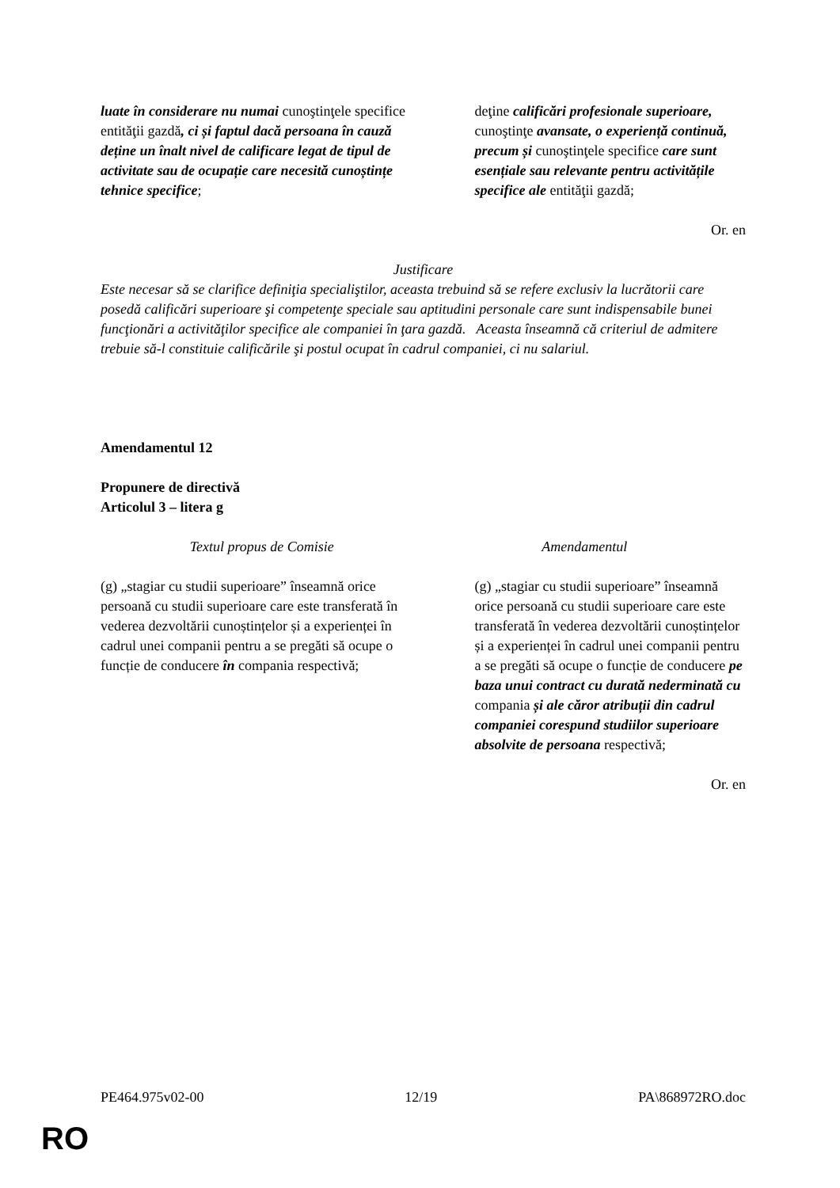| luate în considerare nu numai cunoştinţele specifice entităţii gazdă , ci și faptul dacă persoana în cauză deține un înalt nivel de calificare legat de tipul de activitate sau de ocupație care necesită cunoștințe tehnice specifice ; | deţine calificări profesionale superioare, cunoştinţe avansate, o experiență continuă, precum și cunoştinţele specifice care sunt esențiale sau relevante pentru activitățile specifice ale entităţii gazdă; |
Or. en
Justificare
Este necesar să se clarifice definiţia specialiştilor, aceasta trebuind să se refere exclusiv la lucrătorii care posedă calificări superioare şi competenţe speciale sau aptitudini personale care sunt indispensabile bunei funcţionări a activităţilor specifice ale companiei în ţara gazdă. Aceasta înseamnă că criteriul de admitere trebuie să-l constituie calificările şi postul ocupat în cadrul companiei, ci nu salariul.
Amendamentul 12
Propunere de directivă
Articolul 3 – litera g
| Textul propus de Comisie | Amendamentul |
| (g) „stagiar cu studii superioare” înseamnă orice persoană cu studii superioare care este transferată în vederea dezvoltării cunoștințelor și a experienței în cadrul unei companii pentru a se pregăti să ocupe o funcție de conducere în compania respectivă; | (g) „stagiar cu studii superioare” înseamnă orice persoană cu studii superioare care este transferată în vederea dezvoltării cunoștințelor și a experienței în cadrul unei companii pentru a se pregăti să ocupe o funcție de conducere pe baza unui contract cu durată nederminată cu compania și ale căror atribuții din cadrul companiei corespund studiilor superioare absolvite de persoana respectivă; |
Or. en
PE464.975v02-00 12/19 PA\868972RO.doc
RO